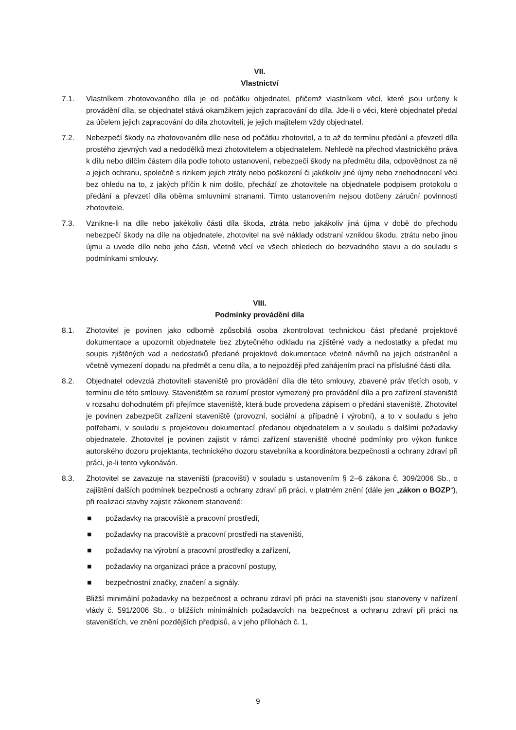VII.
Vlastnictví
7.1. Vlastníkem zhotovovaného díla je od počátku objednatel, přičemž vlastníkem věcí, které jsou určeny k provádění díla, se objednatel stává okamžikem jejich zapracování do díla. Jde-li o věci, které objednatel předal za účelem jejich zapracování do díla zhotoviteli, je jejich majitelem vždy objednatel.
7.2. Nebezpečí škody na zhotovovaném díle nese od počátku zhotovitel, a to až do termínu předání a převzetí díla prostého zjevných vad a nedodělků mezi zhotovitelem a objednatelem. Nehledě na přechod vlastnického práva k dílu nebo dílčím částem díla podle tohoto ustanovení, nebezpečí škody na předmětu díla, odpovědnost za ně a jejich ochranu, společně s rizikem jejich ztráty nebo poškození či jakékoliv jiné újmy nebo znehodnocení věci bez ohledu na to, z jakých příčin k nim došlo, přechází ze zhotovitele na objednatele podpisem protokolu o předání a převzetí díla oběma smluvními stranami. Tímto ustanovením nejsou dotčeny záruční povinnosti zhotovitele.
7.3. Vznikne-li na díle nebo jakékoliv části díla škoda, ztráta nebo jakákoliv jiná újma v době do přechodu nebezpečí škody na díle na objednatele, zhotovitel na své náklady odstraní vzniklou škodu, ztrátu nebo jinou újmu a uvede dílo nebo jeho části, včetně věcí ve všech ohledech do bezvadného stavu a do souladu s podmínkami smlouvy.
VIII.
Podmínky provádění díla
8.1. Zhotovitel je povinen jako odborně způsobilá osoba zkontrolovat technickou část předané projektové dokumentace a upozornit objednatele bez zbytečného odkladu na zjištěné vady a nedostatky a předat mu soupis zjištěných vad a nedostatků předané projektové dokumentace včetně návrhů na jejich odstranění a včetně vymezení dopadu na předmět a cenu díla, a to nejpozději před zahájením prací na příslušné části díla.
8.2. Objednatel odevzdá zhotoviteli staveniště pro provádění díla dle této smlouvy, zbavené práv třetích osob, v termínu dle této smlouvy. Staveništěm se rozumí prostor vymezený pro provádění díla a pro zařízení staveniště v rozsahu dohodnutém při přejímce staveniště, která bude provedena zápisem o předání staveniště. Zhotovitel je povinen zabezpečit zařízení staveniště (provozní, sociální a případně i výrobní), a to v souladu s jeho potřebami, v souladu s projektovou dokumentací předanou objednatelem a v souladu s dalšími požadavky objednatele. Zhotovitel je povinen zajistit v rámci zařízení staveniště vhodné podmínky pro výkon funkce autorského dozoru projektanta, technického dozoru stavebníka a koordinátora bezpečnosti a ochrany zdraví při práci, je-li tento vykonáván.
8.3. Zhotovitel se zavazuje na staveništi (pracovišti) v souladu s ustanovením § 2–6 zákona č. 309/2006 Sb., o zajištění dalších podmínek bezpečnosti a ochrany zdraví při práci, v platném znění (dále jen „zákon o BOZP“), při realizaci stavby zajistit zákonem stanovené:
■ požadavky na pracoviště a pracovní prostředí,
■ požadavky na pracoviště a pracovní prostředí na staveništi,
■ požadavky na výrobní a pracovní prostředky a zařízení,
■ požadavky na organizaci práce a pracovní postupy,
■ bezpečnostní značky, značení a signály.
Bližší minimální požadavky na bezpečnost a ochranu zdraví při práci na staveništi jsou stanoveny v nařízení vlády č. 591/2006 Sb., o bližších minimálních požadavcích na bezpečnost a ochranu zdraví při práci na staveništích, ve znění pozdějších předpisů, a v jeho přílohách č. 1,
9